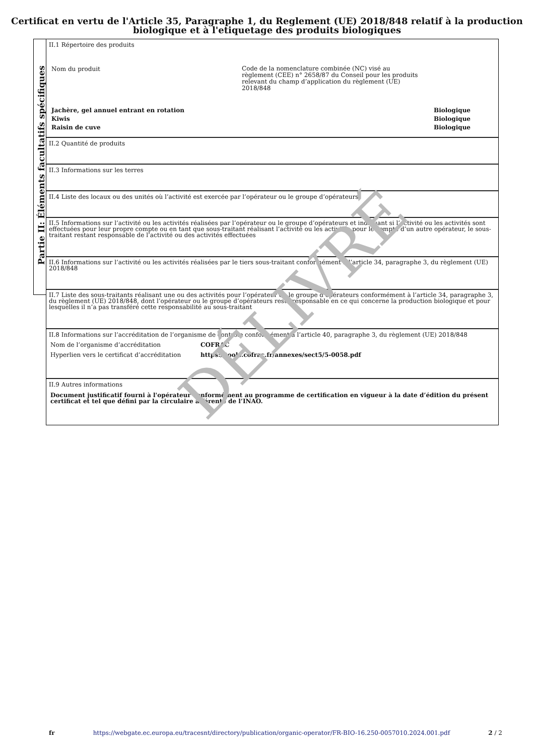Certificat en vertu de l'Article 35, Paragraphe 1, du Reglement (UE) 2018/848 relatif à la production biologique et à l'etiquetage des produits biologiques
Partie II: Éléments facultatifs spécifiques
II.1 Répertoire des produits
Nom du produit
Code de la nomenclature combinée (NC) visé au règlement (CEE) n° 2658/87 du Conseil pour les produits relevant du champ d’application du règlement (UE) 2018/848
Jachère, gel annuel entrant en rotation Biologique
Kiwis Biologique
Raisin de cuve Biologique
II.2 Quantité de produits
II.3 Informations sur les terres
II.4 Liste des locaux ou des unités où l’activité est exercée par l’opérateur ou le groupe d’opérateurs
II.5 Informations sur l’activité ou les activités réalisées par l’opérateur ou le groupe d’opérateurs et indiquant si l’activité ou les activités sont effectuées pour leur propre compte ou en tant que sous-traitant réalisant l’activité ou les activités pour le compte d’un autre opérateur, le sous-traitant restant responsable de l’activité ou des activités effectuées
II.6 Informations sur l’activité ou les activités réalisées par le tiers sous-traitant conformément à l’article 34, paragraphe 3, du règlement (UE) 2018/848
II.7 Liste des sous-traitants réalisant une ou des activités pour l’opérateur ou le groupe d’opérateurs conformément à l’article 34, paragraphe 3, du règlement (UE) 2018/848, dont l’opérateur ou le groupe d’opérateurs reste responsable en ce qui concerne la production biologique et pour lesquelles il n’a pas transféré cette responsabilité au sous-traitant
II.8 Informations sur l’accréditation de l’organisme de contrôle conformément à l’article 40, paragraphe 3, du règlement (UE) 2018/848
Nom de l’organisme d’accréditation COFRAC
Hyperlien vers le certificat d’accréditation https://tools.cofrac.fr/annexes/sect5/5-0058.pdf
II.9 Autres informations
Document justificatif fourni à l'opérateur conformément au programme de certification en vigueur à la date d’édition du présent certificat et tel que défini par la circulaire afférente de l’INAO.
DÉLIVRÉ
fr https://webgate.ec.europa.eu/tracesnt/directory/publication/organic-operator/FR-BIO-16.250-0057010.2024.001.pdf 2 / 2